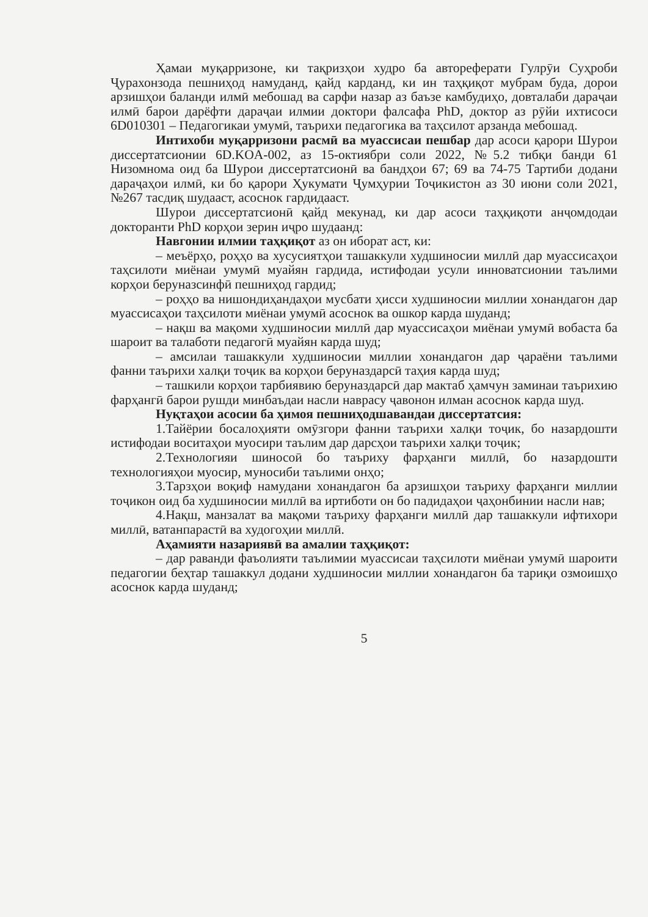Ҳамаи муқарризоне, ки тақризҳои худро ба автореферати Гулрӯи Суҳроби Ҷурахонзода пешниҳод намуданд, қайд карданд, ки ин таҳқиқот мубрам буда, дорои арзишҳои баланди илмӣ мебошад ва сарфи назар аз баъзе камбудиҳо, довталаби дараҷаи илмӣ барои дарёфти дараҷаи илмии доктори фалсафа PhD, доктор аз рӯйи ихтисоси 6D010301 – Педагогикаи умумӣ, таърихи педагогика ва таҳсилот арзанда мебошад.
Интихоби муқарризони расмӣ ва муассисаи пешбар дар асоси қарори Шурои диссертатсионии 6D.KOA-002, аз 15-октиябри соли 2022, №5.2 тибқи банди 61 Низомнома оид ба Шурои диссертатсионӣ ва бандҳои 67; 69 ва 74-75 Тартиби додани дараҷаҳои илмӣ, ки бо қарори Ҳукумати Ҷумҳурии Тоҷикистон аз 30 июни соли 2021, №267 тасдиқ шудааст, асоснок гардидааст.
Шурои диссертатсионӣ қайд мекунад, ки дар асоси таҳқиқоти анҷомдодаи докторанти PhD корҳои зерин иҷро шудаанд:
Навгонии илмии таҳқиқот аз он иборат аст, ки:
– меъёрҳо, роҳҳо ва хусусиятҳои ташаккули худшиносии миллӣ дар муассисаҳои таҳсилоти миёнаи умумӣ муайян гардида, истифодаи усули инноватсионии таълими корҳои беруназсинфӣ пешниҳод гардид;
– роҳҳо ва нишондиҳандаҳои мусбати ҳисси худшиносии миллии хонандагон дар муассисаҳои таҳсилоти миёнаи умумӣ асоснок ва ошкор карда шуданд;
– нақш ва мақоми худшиносии миллӣ дар муассисаҳои миёнаи умумӣ вобаста ба шароит ва талаботи педагогӣ муайян карда шуд;
– амсилаи ташаккули худшиносии миллии хонандагон дар ҷараёни таълими фанни таърихи халқи тоҷик ва корҳои беруназдарсӣ таҳия карда шуд;
– ташкили корҳои тарбиявию беруназдарсӣ дар мактаб ҳамчун заминаи таърихию фарҳангӣ барои рушди минбаъдаи насли наврасу ҷавонон илман асоснок карда шуд.
Нуқтаҳои асосии ба ҳимоя пешниҳодшавандаи диссертатсия:
1.Тайёрии босалоҳияти омӯзгори фанни таърихи халқи тоҷик, бо назардошти истифодаи воситаҳои муосири таълим дар дарсҳои таърихи халқи тоҷик;
2.Технологияи шиносоӣ бо таъриху фарҳанги миллӣ, бо назардошти технологияҳои муосир, муносиби таълими онҳо;
3.Тарзҳои воқиф намудани хонандагон ба арзишҳои таъриху фарҳанги миллии тоҷикон оид ба худшиносии миллӣ ва иртиботи он бо падидаҳои ҷаҳонбинии насли нав;
4.Нақш, манзалат ва мақоми таъриху фарҳанги миллӣ дар ташаккули ифтихори миллӣ, ватанпарастӣ ва худогоҳии миллӣ.
Аҳамияти назариявӣ ва амалии таҳқиқот:
– дар раванди фаъолияти таълимии муассисаи таҳсилоти миёнаи умумӣ шароити педагогии беҳтар ташаккул додани худшиносии миллии хонандагон ба тариқи озмоишҳо асоснок карда шуданд;
5